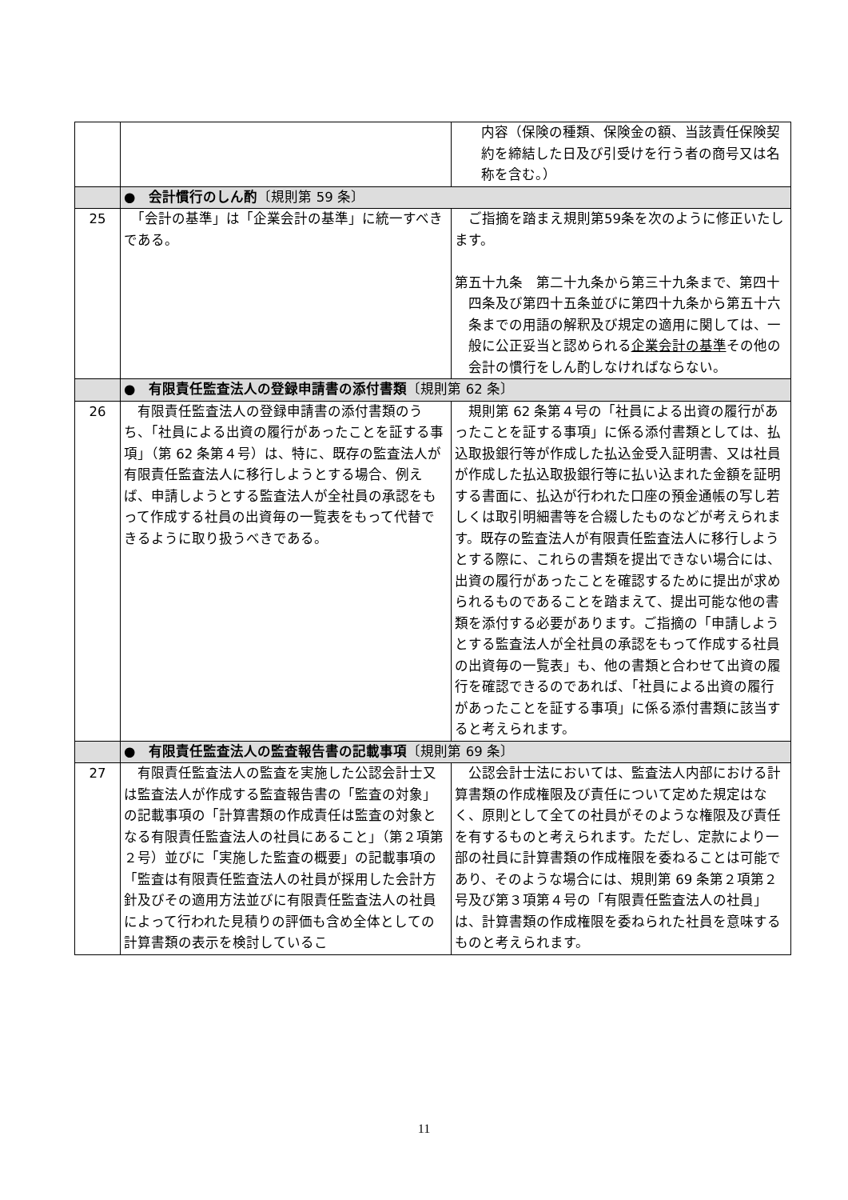| | | 内容（保険の種類、保険金の額、当該責任保険契約を締結した日及び引受けを行う者の商号又は名称を含む。） |
| | ● 会計慣行のしん酌 〔規則第 59 条〕 | |
| 25 | 「会計の基準」は「企業会計の基準」に統一すべきである。 | ご指摘を踏まえ規則第59条を次のように修正いたします。 第五十九条 第二十九条から第三十九条まで、第四十四条及び第四十五条並びに第四十九条から第五十六条までの用語の解釈及び規定の適用に関しては、一般に公正妥当と認められる 企業会計の基準 その他の会計の慣行をしん酌しなければならない。 |
| | ● 有限責任監査法人の登録申請書の添付書類 〔規則第 62 条〕 | |
| 26 | 有限責任監査法人の登録申請書の添付書類のうち、「社員による出資の履行があったことを証する事項」（第 62 条第４号）は、特に、既存の監査法人が有限責任監査法人に移行しようとする場合、例えば、申請しようとする監査法人が全社員の承認をもって作成する社員の出資毎の一覧表をもって代替できるように取り扱うべきである。 | 規則第 62 条第４号の「社員による出資の履行があったことを証する事項」に係る添付書類としては、払込取扱銀行等が作成した払込金受入証明書、又は社員が作成した払込取扱銀行等に払い込まれた金額を証明する書面に、払込が行われた口座の預金通帳の写し若しくは取引明細書等を合綴したものなどが考えられます。既存の監査法人が有限責任監査法人に移行しようとする際に、これらの書類を提出できない場合には、出資の履行があったことを確認するために提出が求められるものであることを踏まえて、提出可能な他の書類を添付する必要があります。ご指摘の「申請しようとする監査法人が全社員の承認をもって作成する社員の出資毎の一覧表」も、他の書類と合わせて出資の履行を確認できるのであれば、「社員による出資の履行があったことを証する事項」に係る添付書類に該当すると考えられます。 |
| | ● 有限責任監査法人の監査報告書の記載事項 〔規則第 69 条〕 | |
| 27 | 有限責任監査法人の監査を実施した公認会計士又は監査法人が作成する監査報告書の「監査の対象」の記載事項の「計算書類の作成責任は監査の対象となる有限責任監査法人の社員にあること」（第２項第２号）並びに「実施した監査の概要」の記載事項の「監査は有限責任監査法人の社員が採用した会計方針及びその適用方法並びに有限責任監査法人の社員によって行われた見積りの評価も含め全体としての計算書類の表示を検討しているこ | 公認会計士法においては、監査法人内部における計算書類の作成権限及び責任について定めた規定はなく、原則として全ての社員がそのような権限及び責任を有するものと考えられます。ただし、定款により一部の社員に計算書類の作成権限を委ねることは可能であり、そのような場合には、規則第 69 条第２項第２号及び第３項第４号の「有限責任監査法人の社員」は、計算書類の作成権限を委ねられた社員を意味するものと考えられます。 |
11